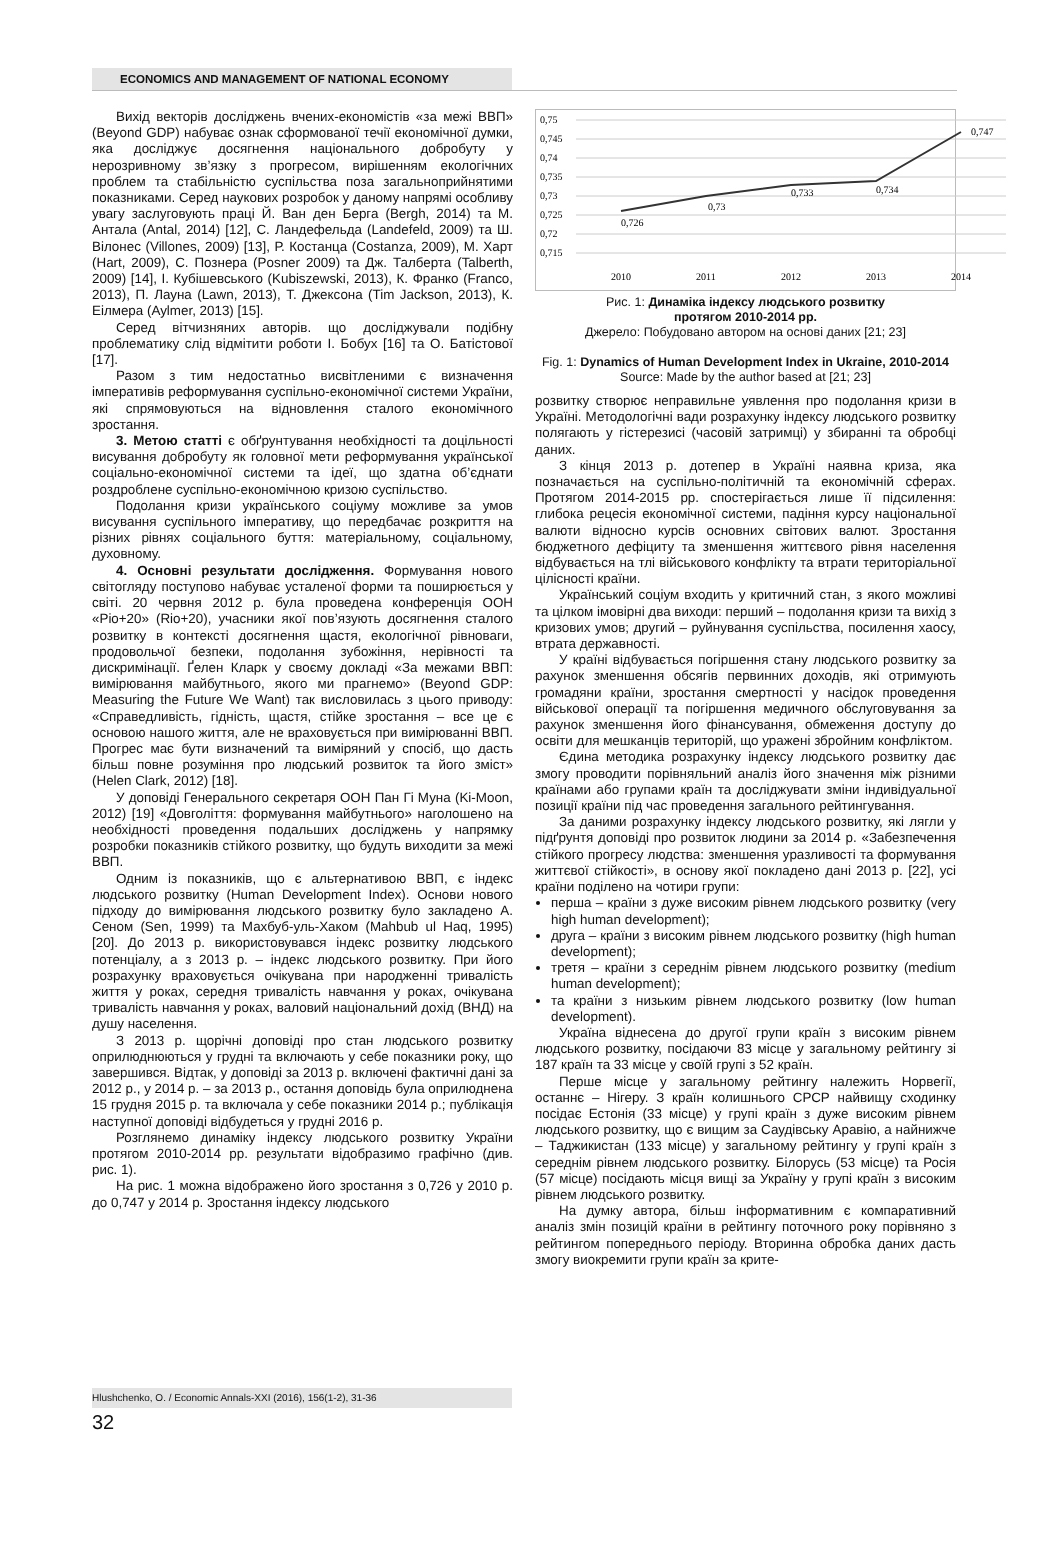ECONOMICS AND MANAGEMENT OF NATIONAL ECONOMY
Вихід векторів досліджень вчених-економістів «за межі ВВП» (Beyond GDP) набуває ознак сформованої течії економічної думки, яка досліджує досягнення національного добробуту у нерозривному зв’язку з прогресом, вирішенням екологічних проблем та стабільністю суспільства поза загальноприйнятими показниками. Серед наукових розробок у даному напрямі особливу увагу заслуговують праці Й. Ван ден Берга (Bergh, 2014) та М. Антала (Antal, 2014) [12], С. Ландефельда (Landefeld, 2009) та Ш. Вілонес (Villones, 2009) [13], Р. Костанца (Costanza, 2009), М. Харт (Hart, 2009), С. Познера (Posner 2009) та Дж. Талберта (Talberth, 2009) [14], І. Кубішевського (Kubiszewski, 2013), К. Франко (Franco, 2013), П. Лауна (Lawn, 2013), Т. Джексона (Tim Jackson, 2013), К. Еілмера (Aylmer, 2013) [15].
Серед вітчизняних авторів. що досліджували подібну проблематику слід відмітити роботи І. Бобух [16] та О. Батістової [17].
Разом з тим недостатньо висвітленими є визначення імперативів реформування суспільно-економічної системи України, які спрямовуються на відновлення сталого економічного зростання.
3. Метою статті є обґрунтування необхідності та доцільності висування добробуту як головної мети реформування української соціально-економічної системи та ідеї, що здатна об’єднати роздроблене суспільно-економічною кризою суспільство.
Подолання кризи українського соціуму можливе за умов висування суспільного імперативу, що передбачає розкриття на різних рівнях соціального буття: матеріальному, соціальному, духовному.
4. Основні результати дослідження. Формування нового світогляду поступово набуває усталеної форми та поширюється у світі. 20 червня 2012 р. була проведена конференція ООН «Ріо+20» (Rio+20), учасники якої пов’язують досягнення сталого розвитку в контексті досягнення щастя, екологічної рівноваги, продовольчої безпеки, подолання зубожіння, нерівності та дискримінації. Ґелен Кларк у своєму докладі «За межами ВВП: вимірювання майбутнього, якого ми прагнемо» (Beyond GDP: Measuring the Future We Want) так висловилась з цього приводу: «Справедливість, гідність, щастя, стійке зростання – все це є основою нашого життя, але не враховується при вимірюванні ВВП. Прогрес має бути визначений та виміряний у спосіб, що дасть більш повне розуміння про людський розвиток та його зміст» (Helen Clark, 2012) [18].
У доповіді Генерального секретаря ООН Пан Гі Муна (Ki-Moon, 2012) [19] «Довголіття: формування майбутнього» наголошено на необхідності проведення подальших досліджень у напрямку розробки показників стійкого розвитку, що будуть виходити за межі ВВП.
Одним із показників, що є альтернативою ВВП, є індекс людського розвитку (Human Development Index). Основи нового підходу до вимірювання людського розвитку було закладено А. Сеном (Sen, 1999) та Махбуб-уль-Хаком (Mahbub ul Haq, 1995) [20]. До 2013 р. використовувався індекс розвитку людського потенціалу, а з 2013 р. – індекс людського розвитку. При його розрахунку враховується очікувана при народженні тривалість життя у роках, середня тривалість навчання у роках, очікувана тривалість навчання у роках, валовий національний дохід (ВНД) на душу населення.
З 2013 р. щорічні доповіді про стан людського розвитку оприлюднюються у грудні та включають у себе показники року, що завершився. Відтак, у доповіді за 2013 р. включені фактичні дані за 2012 р., у 2014 р. – за 2013 р., остання доповідь була оприлюднена 15 грудня 2015 р. та включала у себе показники 2014 р.; публікація наступної доповіді відбудеться у грудні 2016 р.
Розглянемо динаміку індексу людського розвитку України протягом 2010-2014 рр. результати відобразимо графічно (див. рис. 1).
На рис. 1 можна відображено його зростання з 0,726 у 2010 р. до 0,747 у 2014 р. Зростання індексу людського
0,75
0,745
0,74
0,735
0,73
0,725
0,72
0,715
0,726
0,73
0,733
0,734
0,747
2010
2011
2012
2013
2014
Рис. 1: Динаміка індексу людського розвитку
протягом 2010-2014 рр.
Джерело: Побудовано автором на основі даних [21; 23]
Fig. 1: Dynamics of Human Development Index in Ukraine, 2010-2014
Source: Made by the author based at [21; 23]
розвитку створює неправильне уявлення про подолання кризи в Україні. Методологічні вади розрахунку індексу людського розвитку полягають у гістерезисі (часовій затримці) у збиранні та обробці даних.
З кінця 2013 р. дотепер в Україні наявна криза, яка позначається на суспільно-політичній та економічній сферах. Протягом 2014-2015 рр. спостерігається лише її підсилення: глибока рецесія економічної системи, падіння курсу національної валюти відносно курсів основних світових валют. Зростання бюджетного дефіциту та зменшення життєвого рівня населення відбувається на тлі військового конфлікту та втрати територіальної цілісності країни.
Український соціум входить у критичний стан, з якого можливі та цілком імовірні два виходи: перший – подолання кризи та вихід з кризових умов; другий – руйнування суспільства, посилення хаосу, втрата державності.
У країні відбувається погіршення стану людського розвитку за рахунок зменшення обсягів первинних доходів, які отримують громадяни країни, зростання смертності у насідок проведення військової операції та погіршення медичного обслуговування за рахунок зменшення його фінансування, обмеження доступу до освіти для мешканців територій, що уражені збройним конфліктом.
Єдина методика розрахунку індексу людського розвитку дає змогу проводити порівняльний аналіз його значення між різними країнами або групами країн та досліджувати зміни індивідуальної позиції країни під час проведення загального рейтингування.
За даними розрахунку індексу людського розвитку, які лягли у підґрунтя доповіді про розвиток людини за 2014 р. «Забезпечення стійкого прогресу людства: зменшення уразливості та формування життєвої стійкості», в основу якої покладено дані 2013 р. [22], усі країни поділено на чотири групи:
перша – країни з дуже високим рівнем людського розвитку (very high human development);
друга – країни з високим рівнем людського розвитку (high human development);
третя – країни з середнім рівнем людського розвитку (medium human development);
та країни з низьким рівнем людського розвитку (low human development).
Україна віднесена до другої групи країн з високим рівнем людського розвитку, посідаючи 83 місце у загальному рейтингу зі 187 країн та 33 місце у своїй групі з 52 країн.
Перше місце у загальному рейтингу належить Норвегії, останнє – Нігеру. З країн колишнього СРСР найвищу сходинку посідає Естонія (33 місце) у групі країн з дуже високим рівнем людського розвитку, що є вищим за Саудівську Аравію, а найнижче – Таджикистан (133 місце) у загальному рейтингу у групі країн з середнім рівнем людського розвитку. Білорусь (53 місце) та Росія (57 місце) посідають місця вищі за Україну у групі країн з високим рівнем людського розвитку.
На думку автора, більш інформативним є компаративний аналіз змін позицій країни в рейтингу поточного року порівняно з рейтингом попереднього періоду. Вторинна обробка даних дасть змогу виокремити групи країн за крите-
Hlushchenko, O. / Economic Annals-XXI (2016), 156(1-2), 31-36
32